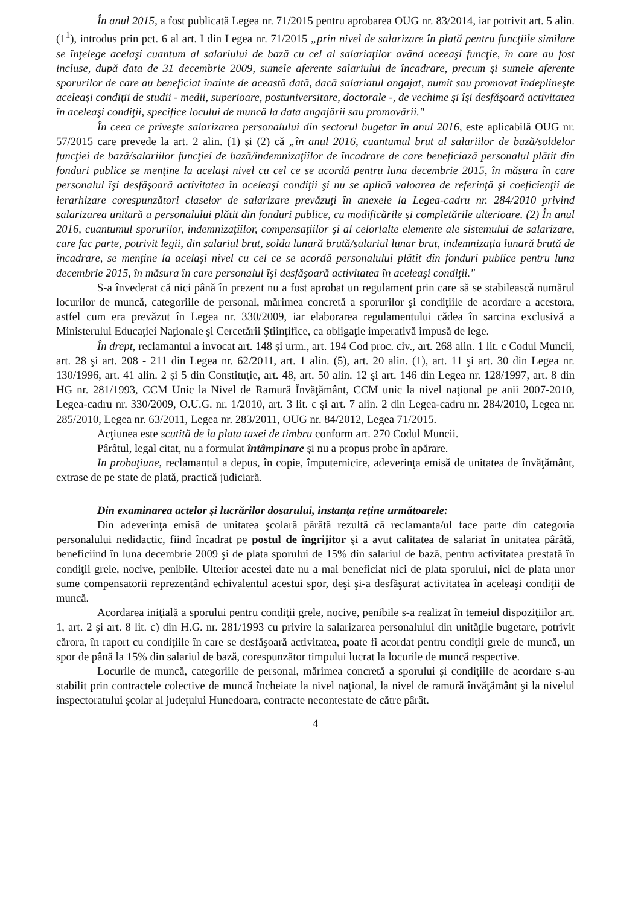În anul 2015, a fost publicată Legea nr. 71/2015 pentru aprobarea OUG nr. 83/2014, iar potrivit art. 5 alin. (1<sup>1</sup>), introdus prin pct. 6 al art. I din Legea nr. 71/2015 „prin nivel de salarizare în plată pentru funcţiile similare se înţelege acelaşi cuantum al salariului de bază cu cel al salariaţilor având aceeaşi funcţie, în care au fost incluse, după data de 31 decembrie 2009, sumele aferente salariului de încadrare, precum şi sumele aferente sporurilor de care au beneficiat înainte de această dată, dacă salariatul angajat, numit sau promovat îndeplineşte aceleaşi condiţii de studii - medii, superioare, postuniversitare, doctorale -, de vechime şi îşi desfăşoară activitatea în aceleaşi condiţii, specifice locului de muncă la data angajării sau promovării."
În ceea ce priveşte salarizarea personalului din sectorul bugetar în anul 2016, este aplicabilă OUG nr. 57/2015 care prevede la art. 2 alin. (1) şi (2) că „în anul 2016, cuantumul brut al salariilor de bază/soldelor funcţiei de bază/salariilor funcţiei de bază/indemnizaţiilor de încadrare de care beneficiază personalul plătit din fonduri publice se menţine la acelaşi nivel cu cel ce se acordă pentru luna decembrie 2015, în măsura în care personalul îşi desfăşoară activitatea în aceleaşi condiţii şi nu se aplică valoarea de referinţă şi coeficienţii de ierarhizare corespunzători claselor de salarizare prevăzuţi în anexele la Legea-cadru nr. 284/2010 privind salarizarea unitară a personalului plătit din fonduri publice, cu modificările şi completările ulterioare. (2) În anul 2016, cuantumul sporurilor, indemnizaţiilor, compensaţiilor şi al celorlalte elemente ale sistemului de salarizare, care fac parte, potrivit legii, din salariul brut, solda lunară brută/salariul lunar brut, indemnizaţia lunară brută de încadrare, se menţine la acelaşi nivel cu cel ce se acordă personalului plătit din fonduri publice pentru luna decembrie 2015, în măsura în care personalul îşi desfăşoară activitatea în aceleaşi condiţii."
S-a învederat că nici până în prezent nu a fost aprobat un regulament prin care să se stabilească numărul locurilor de muncă, categoriile de personal, mărimea concretă a sporurilor şi condiţiile de acordare a acestora, astfel cum era prevăzut în Legea nr. 330/2009, iar elaborarea regulamentului cădea în sarcina exclusivă a Ministerului Educaţiei Naţionale şi Cercetării Ştiinţifice, ca obligaţie imperativă impusă de lege.
În drept, reclamantul a invocat art. 148 şi urm., art. 194 Cod proc. civ., art. 268 alin. 1 lit. c Codul Muncii, art. 28 şi art. 208 - 211 din Legea nr. 62/2011, art. 1 alin. (5), art. 20 alin. (1), art. 11 şi art. 30 din Legea nr. 130/1996, art. 41 alin. 2 şi 5 din Constituţie, art. 48, art. 50 alin. 12 şi art. 146 din Legea nr. 128/1997, art. 8 din HG nr. 281/1993, CCM Unic la Nivel de Ramură Învăţământ, CCM unic la nivel naţional pe anii 2007-2010, Legea-cadru nr. 330/2009, O.U.G. nr. 1/2010, art. 3 lit. c şi art. 7 alin. 2 din Legea-cadru nr. 284/2010, Legea nr. 285/2010, Legea nr. 63/2011, Legea nr. 283/2011, OUG nr. 84/2012, Legea 71/2015.
Acţiunea este scutită de la plata taxei de timbru conform art. 270 Codul Muncii.
Pârâtul, legal citat, nu a formulat întâmpinare şi nu a propus probe în apărare.
In probaţiune, reclamantul a depus, în copie, împuternicire, adeverinţa emisă de unitatea de învăţământ, extrase de pe state de plată, practică judiciară.
Din examinarea actelor şi lucrărilor dosarului, instanţa reţine următoarele:
Din adeverinţa emisă de unitatea şcolară pârâtă rezultă că reclamanta/ul face parte din categoria personalului nedidactic, fiind încadrat pe postul de îngrijitor şi a avut calitatea de salariat în unitatea pârâtă, beneficiind în luna decembrie 2009 şi de plata sporului de 15% din salariul de bază, pentru activitatea prestată în condiţii grele, nocive, penibile. Ulterior acestei date nu a mai beneficiat nici de plata sporului, nici de plata unor sume compensatorii reprezentând echivalentul acestui spor, deşi şi-a desfăşurat activitatea în aceleaşi condiţii de muncă.
Acordarea iniţială a sporului pentru condiţii grele, nocive, penibile s-a realizat în temeiul dispoziţiilor art. 1, art. 2 şi art. 8 lit. c) din H.G. nr. 281/1993 cu privire la salarizarea personalului din unităţile bugetare, potrivit cărora, în raport cu condiţiile în care se desfăşoară activitatea, poate fi acordat pentru condiţii grele de muncă, un spor de până la 15% din salariul de bază, corespunzător timpului lucrat la locurile de muncă respective.
Locurile de muncă, categoriile de personal, mărimea concretă a sporului şi condiţiile de acordare s-au stabilit prin contractele colective de muncă încheiate la nivel naţional, la nivel de ramură învăţământ şi la nivelul inspectoratului şcolar al judeţului Hunedoara, contracte necontestate de către pârât.
4